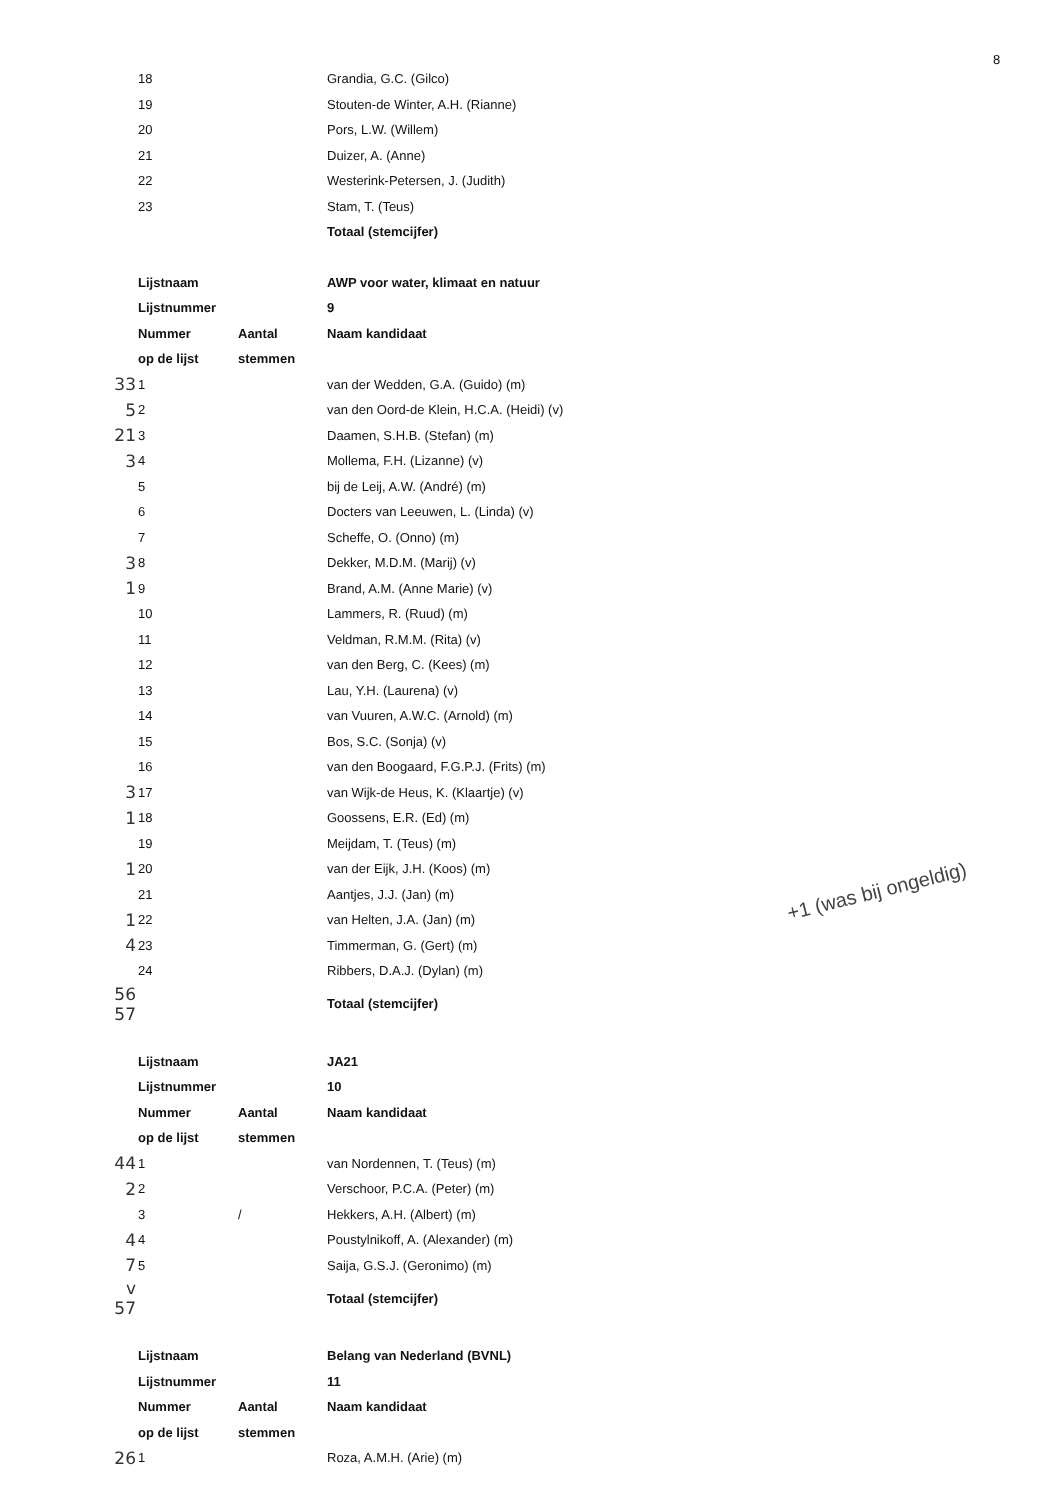8
| | 18 | | Grandia, G.C. (Gilco) |
| | 19 | | Stouten-de Winter, A.H. (Rianne) |
| | 20 | | Pors, L.W. (Willem) |
| | 21 | | Duizer, A. (Anne) |
| | 22 | | Westerink-Petersen, J. (Judith) |
| | 23 | | Stam, T. (Teus) |
| | | | Totaal (stemcijfer) |
| | Lijstnaam | | AWP voor water, klimaat en natuur |
| | Lijstnummer | | 9 |
| | Nummer | Aantal | Naam kandidaat |
| | op de lijst | stemmen | |
| 33 | 1 | | van der Wedden, G.A. (Guido) (m) |
| 5 | 2 | | van den Oord-de Klein, H.C.A. (Heidi) (v) |
| 21 | 3 | | Daamen, S.H.B. (Stefan) (m) |
| 3 | 4 | | Mollema, F.H. (Lizanne) (v) |
| | 5 | | bij de Leij, A.W. (André) (m) |
| | 6 | | Docters van Leeuwen, L. (Linda) (v) |
| | 7 | | Scheffe, O. (Onno) (m) |
| 3 | 8 | | Dekker, M.D.M. (Marij) (v) |
| 1 | 9 | | Brand, A.M. (Anne Marie) (v) |
| | 10 | | Lammers, R. (Ruud) (m) |
| | 11 | | Veldman, R.M.M. (Rita) (v) |
| | 12 | | van den Berg, C. (Kees) (m) |
| | 13 | | Lau, Y.H. (Laurena) (v) |
| | 14 | | van Vuuren, A.W.C. (Arnold) (m) |
| | 15 | | Bos, S.C. (Sonja) (v) |
| | 16 | | van den Boogaard, F.G.P.J. (Frits) (m) |
| 3 | 17 | | van Wijk-de Heus, K. (Klaartje) (v) |
| 1 | 18 | | Goossens, E.R. (Ed) (m) |
| | 19 | | Meijdam, T. (Teus) (m) |
| 1 | 20 | | van der Eijk, J.H. (Koos) (m) |
| | 21 | | Aantjes, J.J. (Jan) (m) |
| 1 | 22 | | van Helten, J.A. (Jan) (m) |
| 4 | 23 | | Timmerman, G. (Gert) (m) |
| | 24 | | Ribbers, D.A.J. (Dylan) (m) |
| 56 57 | | | Totaal (stemcijfer) |
| | Lijstnaam | | JA21 |
| | Lijstnummer | | 10 |
| | Nummer | Aantal | Naam kandidaat |
| | op de lijst | stemmen | |
| 44 | 1 | | van Nordennen, T. (Teus) (m) |
| 2 | 2 | | Verschoor, P.C.A. (Peter) (m) |
| | 3 | / | Hekkers, A.H. (Albert) (m) |
| 4 | 4 | | Poustylnikoff, A. (Alexander) (m) |
| 7 | 5 | | Saija, G.S.J. (Geronimo) (m) |
| v 57 | | | Totaal (stemcijfer) |
| | Lijstnaam | | Belang van Nederland (BVNL) |
| | Lijstnummer | | 11 |
| | Nummer | Aantal | Naam kandidaat |
| | op de lijst | stemmen | |
| 26 | 1 | | Roza, A.M.H. (Arie) (m) |
+1 (was bij ongeldig)